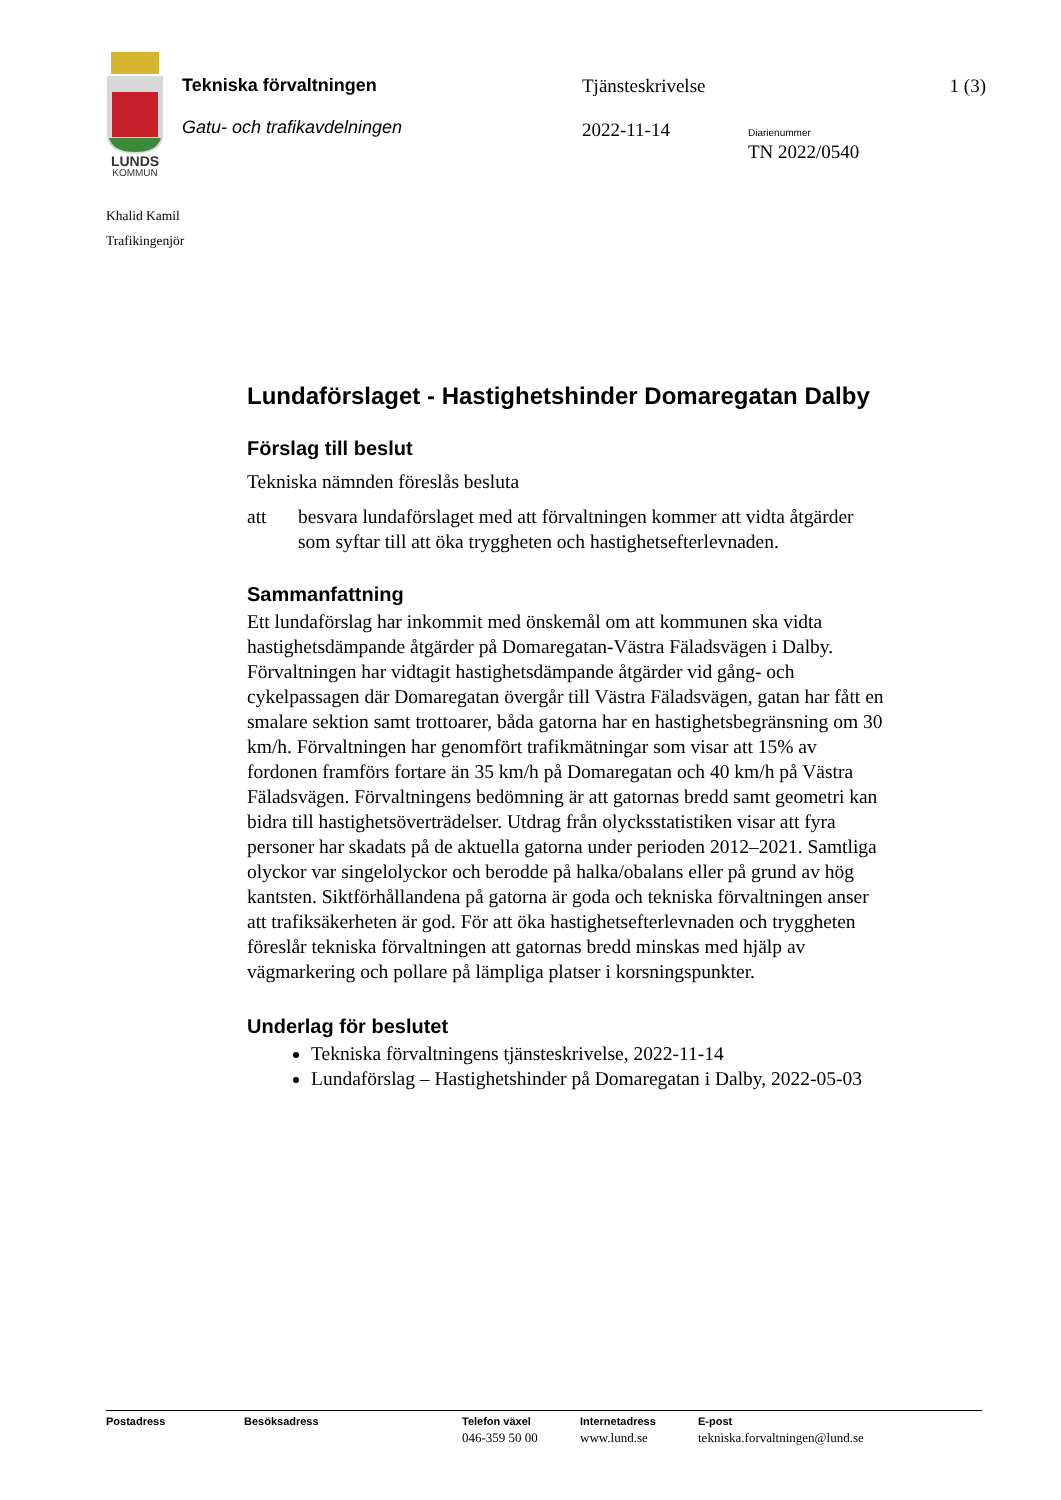LUNDS
KOMMUN
Tekniska förvaltningen
Gatu- och trafikavdelningen
Tjänsteskrivelse
2022-11-14
Diarienummer
TN 2022/0540
1 (3)
Khalid Kamil
Trafikingenjör
Lundaförslaget - Hastighetshinder Domaregatan Dalby
Förslag till beslut
Tekniska nämnden föreslås besluta
att besvara lundaförslaget med att förvaltningen kommer att vidta åtgärder som syftar till att öka tryggheten och hastighetsefterlevnaden.
Sammanfattning
Ett lundaförslag har inkommit med önskemål om att kommunen ska vidta hastighetsdämpande åtgärder på Domaregatan-Västra Fäladsvägen i Dalby. Förvaltningen har vidtagit hastighetsdämpande åtgärder vid gång- och cykelpassagen där Domaregatan övergår till Västra Fäladsvägen, gatan har fått en smalare sektion samt trottoarer, båda gatorna har en hastighetsbegränsning om 30 km/h. Förvaltningen har genomfört trafikmätningar som visar att 15% av fordonen framförs fortare än 35 km/h på Domaregatan och 40 km/h på Västra Fäladsvägen. Förvaltningens bedömning är att gatornas bredd samt geometri kan bidra till hastighetsöverträdelser. Utdrag från olycksstatistiken visar att fyra personer har skadats på de aktuella gatorna under perioden 2012–2021. Samtliga olyckor var singelolyckor och berodde på halka/obalans eller på grund av hög kantsten. Siktförhållandena på gatorna är goda och tekniska förvaltningen anser att trafiksäkerheten är god. För att öka hastighetsefterlevnaden och tryggheten föreslår tekniska förvaltningen att gatornas bredd minskas med hjälp av vägmarkering och pollare på lämpliga platser i korsningspunkter.
Underlag för beslutet
Tekniska förvaltningens tjänsteskrivelse, 2022-11-14
Lundaförslag – Hastighetshinder på Domaregatan i Dalby, 2022-05-03
Postadress Besöksadress Telefon växel
046-359 50 00
Internetadress
www.lund.se
E-post
tekniska.forvaltningen@lund.se